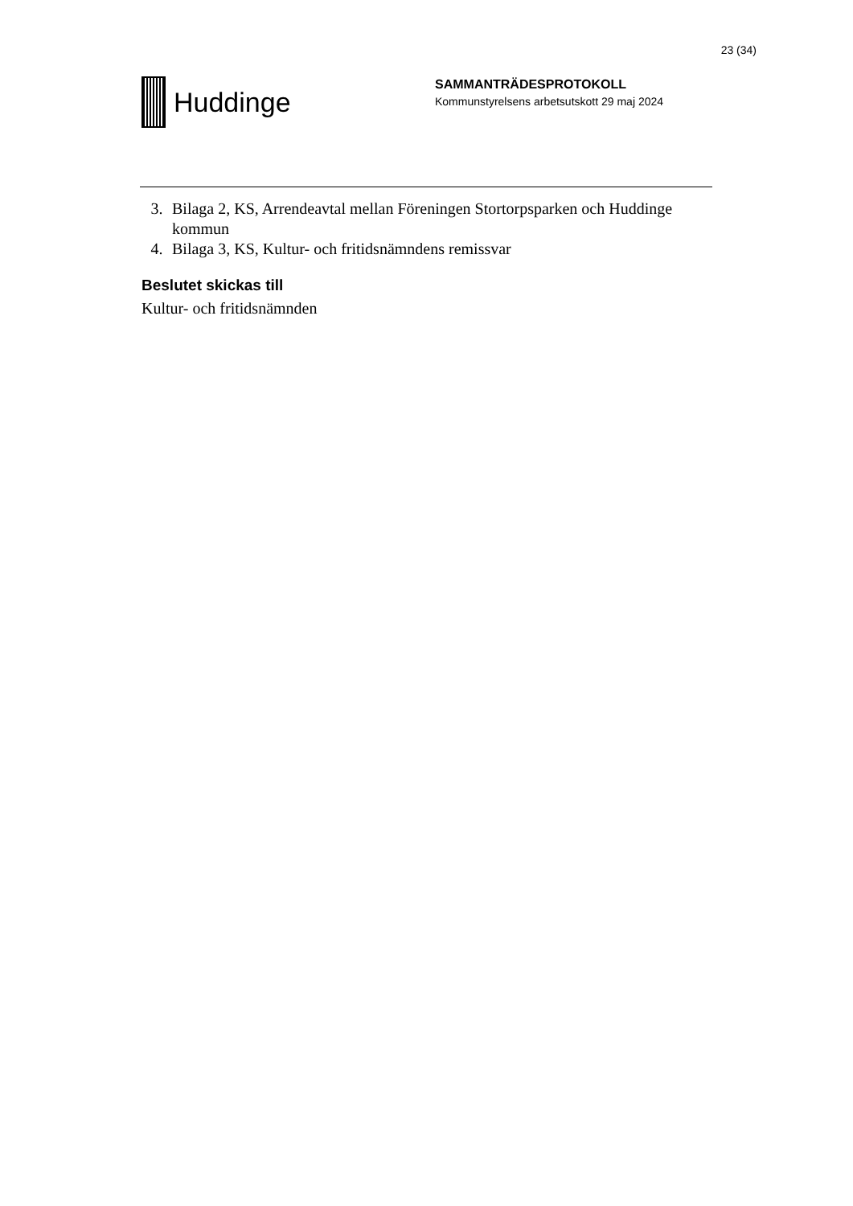23 (34)
Huddinge
SAMMANTRÄDESPROTOKOLL
Kommunstyrelsens arbetsutskott 29 maj 2024
3. Bilaga 2, KS, Arrendeavtal mellan Föreningen Stortorpsparken och Huddinge kommun
4. Bilaga 3, KS, Kultur- och fritidsnämndens remissvar
Beslutet skickas till
Kultur- och fritidsnämnden